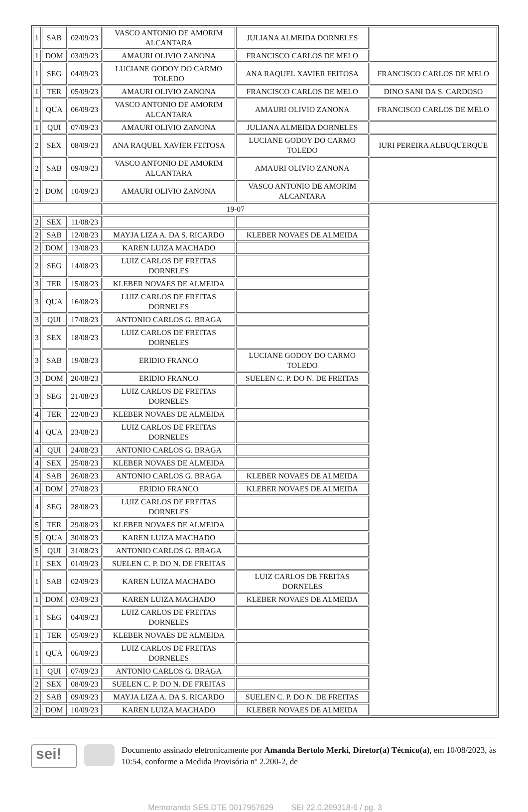| 1 | SAB | 02/09/23 | VASCO ANTONIO DE AMORIM ALCANTARA | JULIANA ALMEIDA DORNELES | |
| 1 | DOM | 03/09/23 | AMAURI OLIVIO ZANONA | FRANCISCO CARLOS DE MELO | |
| 1 | SEG | 04/09/23 | LUCIANE GODOY DO CARMO TOLEDO | ANA RAQUEL XAVIER FEITOSA | FRANCISCO CARLOS DE MELO |
| 1 | TER | 05/09/23 | AMAURI OLIVIO ZANONA | FRANCISCO CARLOS DE MELO | DINO SANI DA S. CARDOSO |
| 1 | QUA | 06/09/23 | VASCO ANTONIO DE AMORIM ALCANTARA | AMAURI OLIVIO ZANONA | FRANCISCO CARLOS DE MELO |
| 1 | QUI | 07/09/23 | AMAURI OLIVIO ZANONA | JULIANA ALMEIDA DORNELES | |
| 2 | SEX | 08/09/23 | ANA RAQUEL XAVIER FEITOSA | LUCIANE GODOY DO CARMO TOLEDO | IURI PEREIRA ALBUQUERQUE |
| 2 | SAB | 09/09/23 | VASCO ANTONIO DE AMORIM ALCANTARA | AMAURI OLIVIO ZANONA | |
| 2 | DOM | 10/09/23 | AMAURI OLIVIO ZANONA | VASCO ANTONIO DE AMORIM ALCANTARA | |
| | | | 19-07 | | |
| 2 | SEX | 11/08/23 | | | |
| 2 | SAB | 12/08/23 | MAYJA LIZA A. DA S. RICARDO | KLEBER NOVAES DE ALMEIDA | |
| 2 | DOM | 13/08/23 | KAREN LUIZA MACHADO | | |
| 2 | SEG | 14/08/23 | LUIZ CARLOS DE FREITAS DORNELES | | |
| 3 | TER | 15/08/23 | KLEBER NOVAES DE ALMEIDA | | |
| 3 | QUA | 16/08/23 | LUIZ CARLOS DE FREITAS DORNELES | | |
| 3 | QUI | 17/08/23 | ANTONIO CARLOS G. BRAGA | | |
| 3 | SEX | 18/08/23 | LUIZ CARLOS DE FREITAS DORNELES | | |
| 3 | SAB | 19/08/23 | ERIDIO FRANCO | LUCIANE GODOY DO CARMO TOLEDO | |
| 3 | DOM | 20/08/23 | ERIDIO FRANCO | SUELEN C. P. DO N. DE FREITAS | |
| 3 | SEG | 21/08/23 | LUIZ CARLOS DE FREITAS DORNELES | | |
| 4 | TER | 22/08/23 | KLEBER NOVAES DE ALMEIDA | | |
| 4 | QUA | 23/08/23 | LUIZ CARLOS DE FREITAS DORNELES | | |
| 4 | QUI | 24/08/23 | ANTONIO CARLOS G. BRAGA | | |
| 4 | SEX | 25/08/23 | KLEBER NOVAES DE ALMEIDA | | |
| 4 | SAB | 26/08/23 | ANTONIO CARLOS G. BRAGA | KLEBER NOVAES DE ALMEIDA | |
| 4 | DOM | 27/08/23 | ERIDIO FRANCO | KLEBER NOVAES DE ALMEIDA | |
| 4 | SEG | 28/08/23 | LUIZ CARLOS DE FREITAS DORNELES | | |
| 5 | TER | 29/08/23 | KLEBER NOVAES DE ALMEIDA | | |
| 5 | QUA | 30/08/23 | KAREN LUIZA MACHADO | | |
| 5 | QUI | 31/08/23 | ANTONIO CARLOS G. BRAGA | | |
| 1 | SEX | 01/09/23 | SUELEN C. P. DO N. DE FREITAS | | |
| 1 | SAB | 02/09/23 | KAREN LUIZA MACHADO | LUIZ CARLOS DE FREITAS DORNELES | |
| 1 | DOM | 03/09/23 | KAREN LUIZA MACHADO | KLEBER NOVAES DE ALMEIDA | |
| 1 | SEG | 04/09/23 | LUIZ CARLOS DE FREITAS DORNELES | | |
| 1 | TER | 05/09/23 | KLEBER NOVAES DE ALMEIDA | | |
| 1 | QUA | 06/09/23 | LUIZ CARLOS DE FREITAS DORNELES | | |
| 1 | QUI | 07/09/23 | ANTONIO CARLOS G. BRAGA | | |
| 2 | SEX | 08/09/23 | SUELEN C. P. DO N. DE FREITAS | | |
| 2 | SAB | 09/09/23 | MAYJA LIZA A. DA S. RICARDO | SUELEN C. P. DO N. DE FREITAS | |
| 2 | DOM | 10/09/23 | KAREN LUIZA MACHADO | KLEBER NOVAES DE ALMEIDA | |
sei!
Documento assinado eletronicamente por Amanda Bertolo Merki, Diretor(a) Técnico(a), em 10/08/2023, às 10:54, conforme a Medida Provisória nº 2.200-2, de
Memorando SES.DTE 0017957629 SEI 22.0.269318-6 / pg. 3